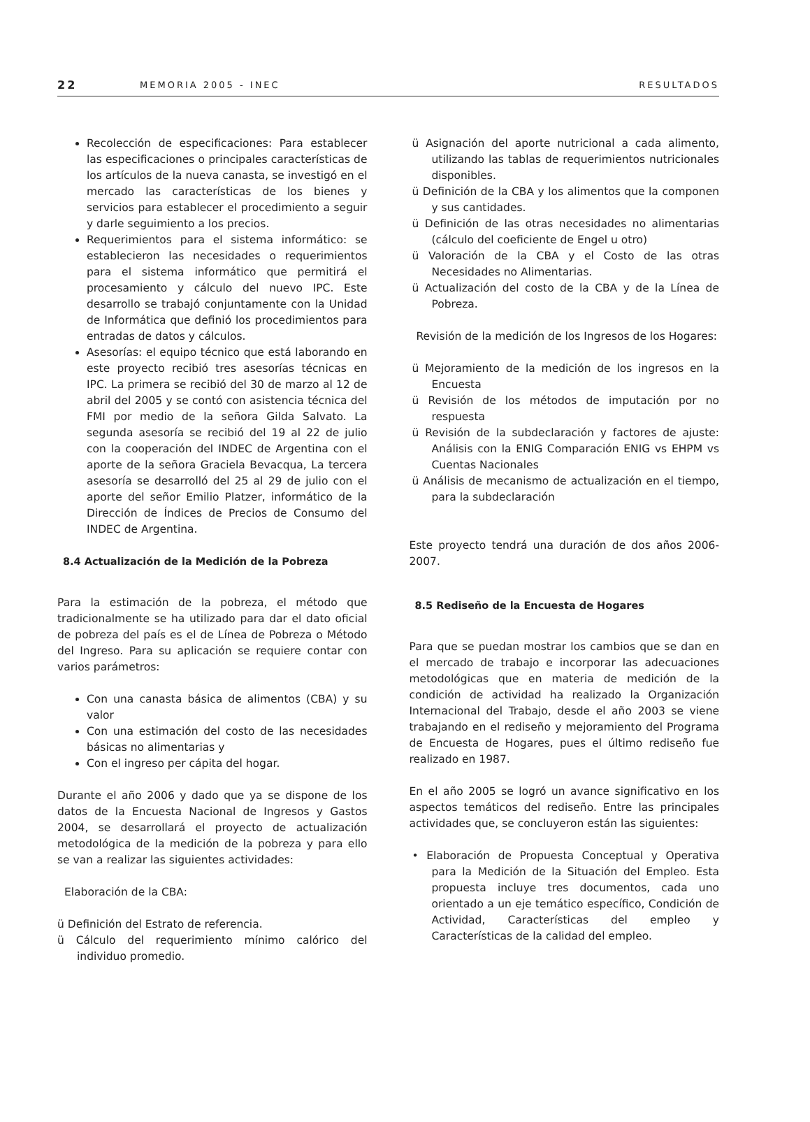22 MEMORIA 2005 - INEC RESULTADOS
Recolección de especificaciones: Para establecer las especificaciones o principales características de los artículos de la nueva canasta, se investigó en el mercado las características de los bienes y servicios para establecer el procedimiento a seguir y darle seguimiento a los precios.
Requerimientos para el sistema informático: se establecieron las necesidades o requerimientos para el sistema informático que permitirá el procesamiento y cálculo del nuevo IPC. Este desarrollo se trabajó conjuntamente con la Unidad de Informática que definió los procedimientos para entradas de datos y cálculos.
Asesorías: el equipo técnico que está laborando en este proyecto recibió tres asesorías técnicas en IPC. La primera se recibió del 30 de marzo al 12 de abril del 2005 y se contó con asistencia técnica del FMI por medio de la señora Gilda Salvato. La segunda asesoría se recibió del 19 al 22 de julio con la cooperación del INDEC de Argentina con el aporte de la señora Graciela Bevacqua, La tercera asesoría se desarrolló del 25 al 29 de julio con el aporte del señor Emilio Platzer, informático de la Dirección de Índices de Precios de Consumo del INDEC de Argentina.
8.4 Actualización de la Medición de la Pobreza
Para la estimación de la pobreza, el método que tradicionalmente se ha utilizado para dar el dato oficial de pobreza del país es el de Línea de Pobreza o Método del Ingreso. Para su aplicación se requiere contar con varios parámetros:
Con una canasta básica de alimentos (CBA) y su valor
Con una estimación del costo de las necesidades básicas no alimentarias y
Con el ingreso per cápita del hogar.
Durante el año 2006 y dado que ya se dispone de los datos de la Encuesta Nacional de Ingresos y Gastos 2004, se desarrollará el proyecto de actualización metodológica de la medición de la pobreza y para ello se van a realizar las siguientes actividades:
Elaboración de la CBA:
ü Definición del Estrato de referencia.
ü Cálculo del requerimiento mínimo calórico del individuo promedio.
ü Asignación del aporte nutricional a cada alimento, utilizando las tablas de requerimientos nutricionales disponibles.
ü Definición de la CBA y los alimentos que la componen y sus cantidades.
ü Definición de las otras necesidades no alimentarias (cálculo del coeficiente de Engel u otro)
ü Valoración de la CBA y el Costo de las otras Necesidades no Alimentarias.
ü Actualización del costo de la CBA y de la Línea de Pobreza.
Revisión de la medición de los Ingresos de los Hogares:
ü Mejoramiento de la medición de los ingresos en la Encuesta
ü Revisión de los métodos de imputación por no respuesta
ü Revisión de la subdeclaración y factores de ajuste: Análisis con la ENIG Comparación ENIG vs EHPM vs Cuentas Nacionales
ü Análisis de mecanismo de actualización en el tiempo, para la subdeclaración
Este proyecto tendrá una duración de dos años 2006-2007.
8.5 Rediseño de la Encuesta de Hogares
Para que se puedan mostrar los cambios que se dan en el mercado de trabajo e incorporar las adecuaciones metodológicas que en materia de medición de la condición de actividad ha realizado la Organización Internacional del Trabajo, desde el año 2003 se viene trabajando en el rediseño y mejoramiento del Programa de Encuesta de Hogares, pues el último rediseño fue realizado en 1987.
En el año 2005 se logró un avance significativo en los aspectos temáticos del rediseño. Entre las principales actividades que, se concluyeron están las siguientes:
• Elaboración de Propuesta Conceptual y Operativa para la Medición de la Situación del Empleo. Esta propuesta incluye tres documentos, cada uno orientado a un eje temático específico, Condición de Actividad, Características del empleo y Características de la calidad del empleo.